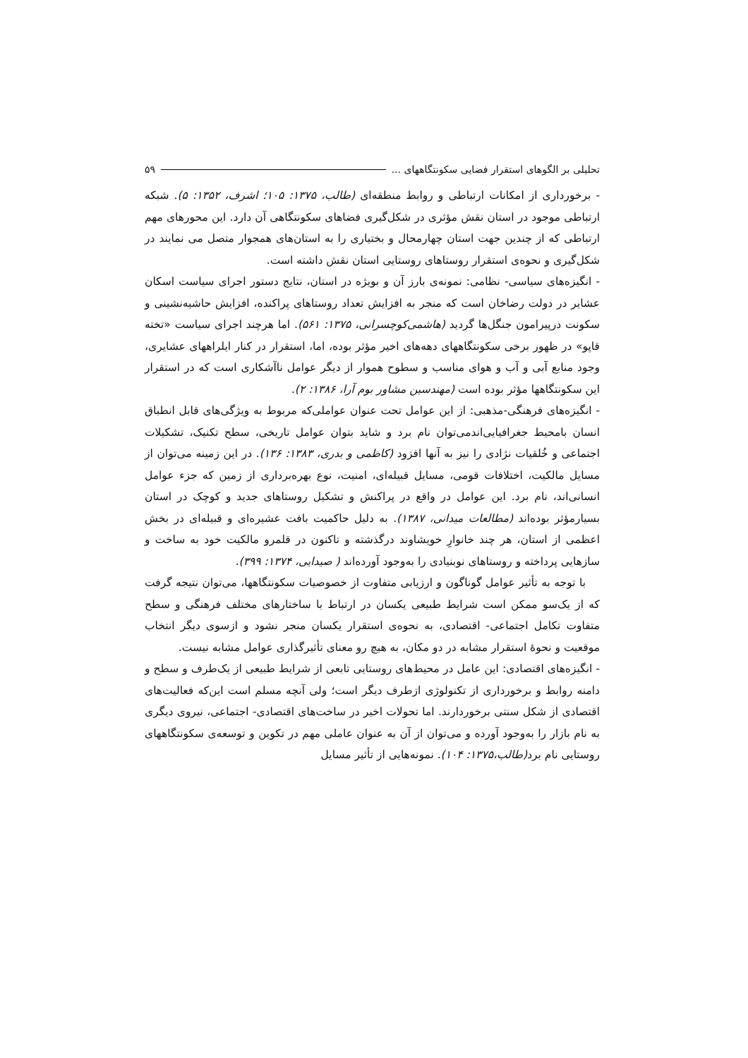تحلیلی بر الگوهای استقرار فضایی سکونتگاههای ... ۵۹
- برخورداری از امکانات ارتباطی و روابط منطقه‌ای (طالب، ۱۳۷۵: ۱۰۵؛ اشرف، ۱۳۵۲: ۵). شبکه ارتباطی موجود در استان نقش مؤثری در شکل‌گیری فضاهای سکونتگاهی آن دارد. این محورهای مهم ارتباطی که از چندین جهت استان چهارمحال و بختیاری را به استان‌های همجوار متصل می نمایند در شکل‌گیری و نحوه‌ی استقرار روستاهای روستایی استان نقش داشته است.
- انگیزه‌های سیاسی- نظامی: نمونه‌ی بارز آن و بویژه در استان، نتایج دستور اجرای سیاست اسکان عشایر در دولت رضاخان است که منجر به افزایش تعداد روستاهای پراکنده، افزایش حاشیه‌نشینی و سکونت درپیرامون جنگل‌ها گردید (هاشمی‌کوچسرانی، ۱۳۷۵: ۵۶۱). اما هرچند اجرای سیاست «تخته قاپو» در ظهور برخی سکونتگاههای دهه‌های اخیر مؤثر بوده، اما، استقرار در کنار ایلراههای عشایری، وجود منابع آبی و آب و هوای مناسب و سطوح هموار از دیگر عوامل ناآشکاری است که در استقرار این سکونتگاهها مؤثر بوده است (مهندسین مشاور بوم آرا، ۱۳۸۶: ۲).
- انگیزه‌های فرهنگی-مذهبی: از این عوامل تحت عنوان عواملی‌که مربوط به ویژگی‌های قابل انطباق انسان بامحیط جغرافیایی‌اندمی‌توان نام برد و شاید بتوان عوامل تاریخی، سطح تکنیک، تشکیلات اجتماعی و خُلقیات نژادی را نیز به آنها افزود (کاظمی و بدری، ۱۳۸۳: ۱۳۶). در این زمینه می‌توان از مسایل مالکیت، اختلافات قومی، مسایل قبیله‌ای، امنیت، نوع بهره‌برداری از زمین که جزء عوامل انسانی‌اند، نام برد. این عوامل در واقع در پراکنش و تشکیل روستاهای جدید و کوچک در استان بسیارمؤثر بوده‌اند (مطالعات میدانی، ۱۳۸۷). به دلیل حاکمیت بافت عشیره‌ای و قبیله‌ای در بخش اعظمی از استان، هر چند خانوارِ خویشاوند درگذشته و تاکنون در قلمرو مالکیت خود به ساخت و سازهایی پرداخته و روستاهای نوبنیادی را به‌وجود آورده‌اند ( صیدایی، ۱۳۷۴: ۳۹۹).
با توجه به تأثیر عوامل گوناگون و ارزیابی متفاوت از خصوصیات سکونتگاهها، می‌توان نتیجه گرفت که از یک‌سو ممکن است شرایط طبیعی یکسان در ارتباط با ساختارهای مختلف فرهنگی و سطح متفاوت تکامل اجتماعی- اقتصادی، به نحوه‌ی استقرار یکسان منجر نشود و ازسوی دیگر انتخاب موقعیت و نحوهٔ استقرار مشابه در دو مکان، به هیچ رو معنای تأثیرگذاری عوامل مشابه نیست.
- انگیزه‌های اقتصادی: این عامل در محیط‌های روستایی تابعی از شرایط طبیعی از یک‌طرف و سطح و دامنه روابط و برخورداری از تکنولوژی ازطرف دیگر است؛ ولی آنچه مسلم است این‌که فعالیت‌های اقتصادی از شکل سنتی برخوردارند. اما تحولات اخیر در ساخت‌های اقتصادی- اجتماعی، نیروی دیگری به نام بازار را به‌وجود آورده و می‌توان از آن به عنوان عاملی مهم در تکوین و توسعه‌ی سکونتگاههای روستایی نام برد(طالب،۱۳۷۵: ۱۰۴). نمونه‌هایی از تأثیر مسایل